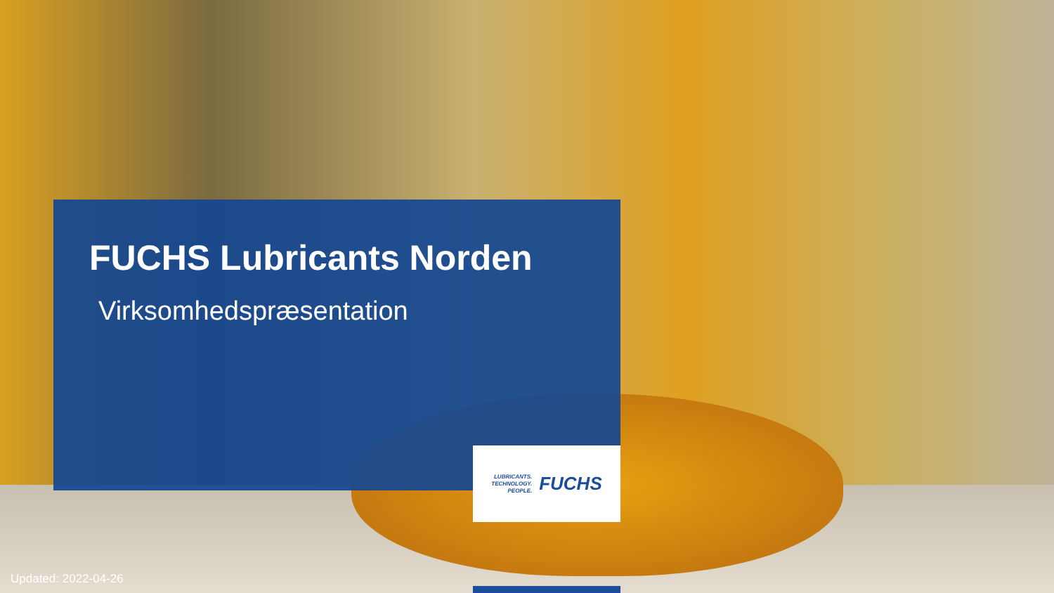FUCHS Lubricants Norden
Virksomhedspræsentation
LUBRICANTS.
TECHNOLOGY.
PEOPLE.
FUCHS
Updated: 2022-04-26